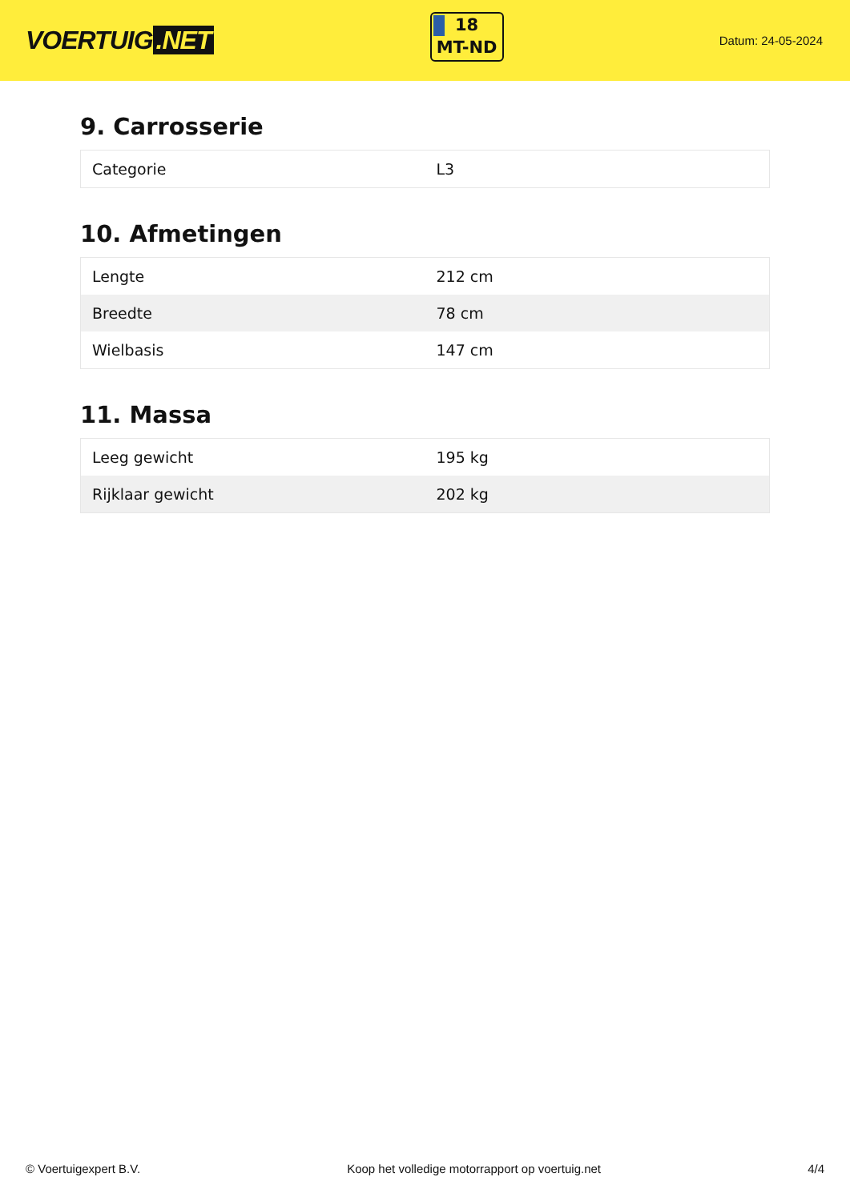VOERTUIG.NET
18
MT-ND
Datum: 24-05-2024
9. Carrosserie
| Categorie | L3 |
10. Afmetingen
| Lengte | 212 cm |
| Breedte | 78 cm |
| Wielbasis | 147 cm |
11. Massa
| Leeg gewicht | 195 kg |
| Rijklaar gewicht | 202 kg |
© Voertuigexpert B.V. Koop het volledige motorrapport op voertuig.net 4/4